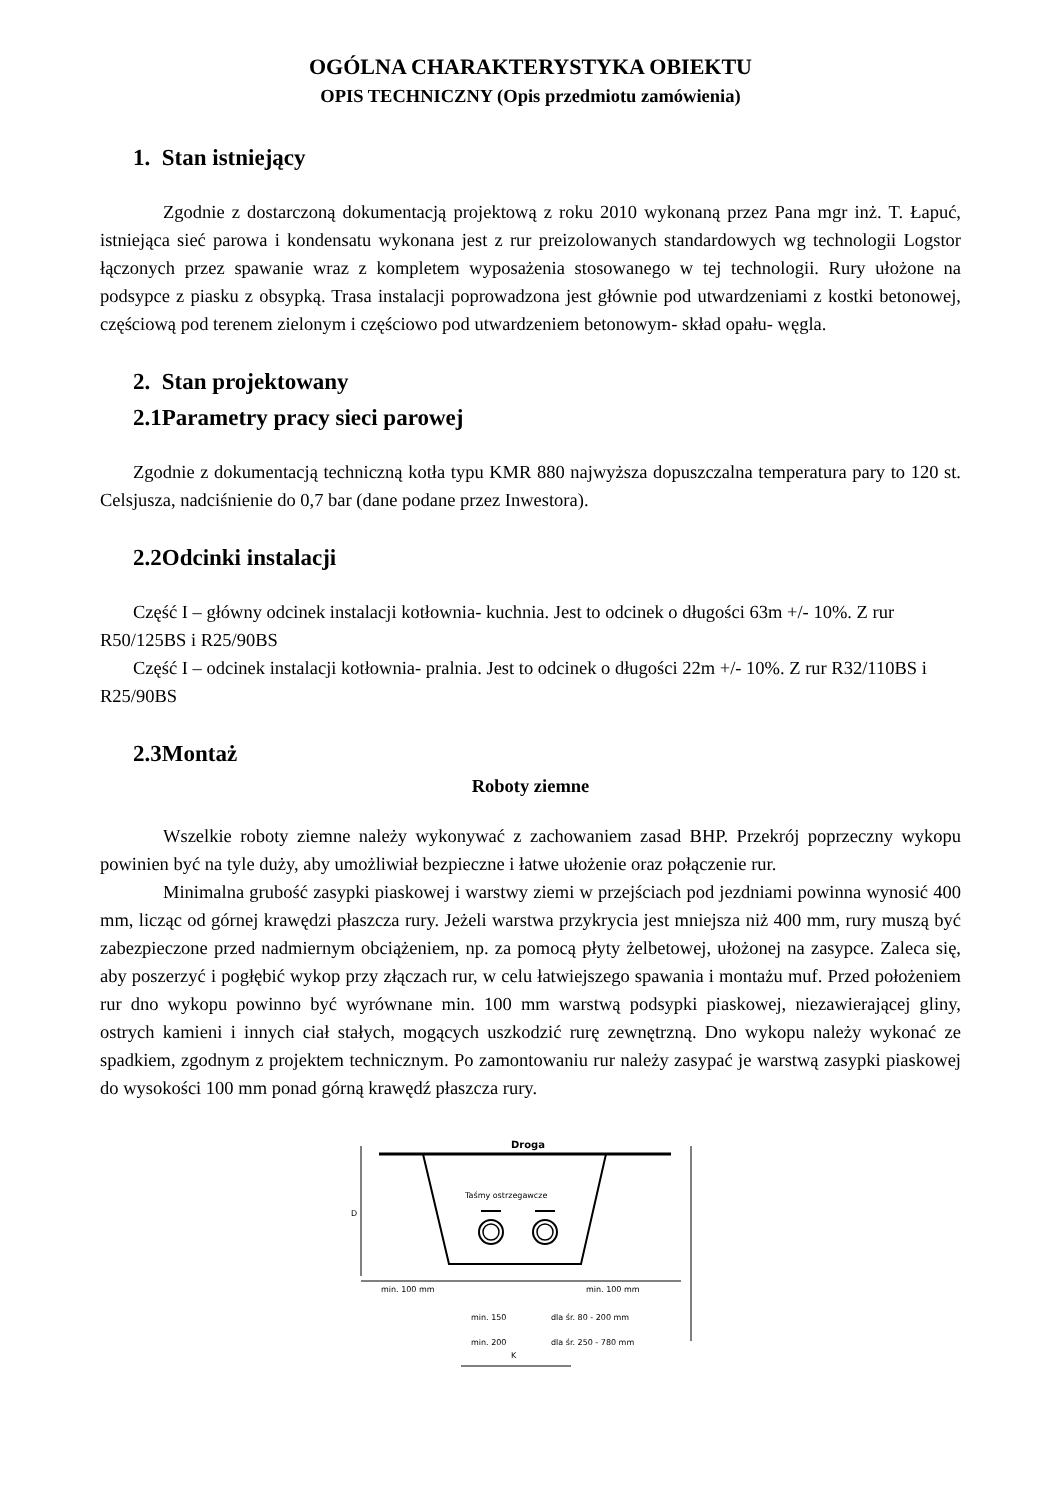OGÓLNA CHARAKTERYSTYKA OBIEKTU
OPIS TECHNICZNY (Opis przedmiotu zamówienia)
1. Stan istniejący
Zgodnie z dostarczoną dokumentacją projektową z roku 2010 wykonaną przez Pana mgr inż. T. Łapuć, istniejąca sieć parowa i kondensatu wykonana jest z rur preizolowanych standardowych wg technologii Logstor łączonych przez spawanie wraz z kompletem wyposażenia stosowanego w tej technologii. Rury ułożone na podsypce z piasku z obsypką. Trasa instalacji poprowadzona jest głównie pod utwardzeniami z kostki betonowej, częściową pod terenem zielonym i częściowo pod utwardzeniem betonowym- skład opału- węgla.
2. Stan projektowany
2.1Parametry pracy sieci parowej
Zgodnie z dokumentacją techniczną kotła typu KMR 880 najwyższa dopuszczalna temperatura pary to 120 st. Celsjusza, nadciśnienie do 0,7 bar (dane podane przez Inwestora).
2.2Odcinki instalacji
Część I – główny odcinek instalacji kotłownia- kuchnia. Jest to odcinek o długości 63m +/- 10%. Z rur R50/125BS i R25/90BS
Część I – odcinek instalacji kotłownia- pralnia. Jest to odcinek o długości 22m +/- 10%. Z rur R32/110BS i R25/90BS
2.3Montaż
Roboty ziemne
Wszelkie roboty ziemne należy wykonywać z zachowaniem zasad BHP. Przekrój poprzeczny wykopu powinien być na tyle duży, aby umożliwiał bezpieczne i łatwe ułożenie oraz połączenie rur.
Minimalna grubość zasypki piaskowej i warstwy ziemi w przejściach pod jezdniami powinna wynosić 400 mm, licząc od górnej krawędzi płaszcza rury. Jeżeli warstwa przykrycia jest mniejsza niż 400 mm, rury muszą być zabezpieczone przed nadmiernym obciążeniem, np. za pomocą płyty żelbetowej, ułożonej na zasypce. Zaleca się, aby poszerzyć i pogłębić wykop przy złączach rur, w celu łatwiejszego spawania i montażu muf. Przed położeniem rur dno wykopu powinno być wyrównane min. 100 mm warstwą podsypki piaskowej, niezawierającej gliny, ostrych kamieni i innych ciał stałych, mogących uszkodzić rurę zewnętrzną. Dno wykopu należy wykonać ze spadkiem, zgodnym z projektem technicznym. Po zamontowaniu rur należy zasypać je warstwą zasypki piaskowej do wysokości 100 mm ponad górną krawędź płaszcza rury.
Droga
Taśmy ostrzegawcze
D
min. 100 mm
min. 100 mm
min. 150
dla śr. 80 - 200 mm
min. 200
dla śr. 250 - 780 mm
K